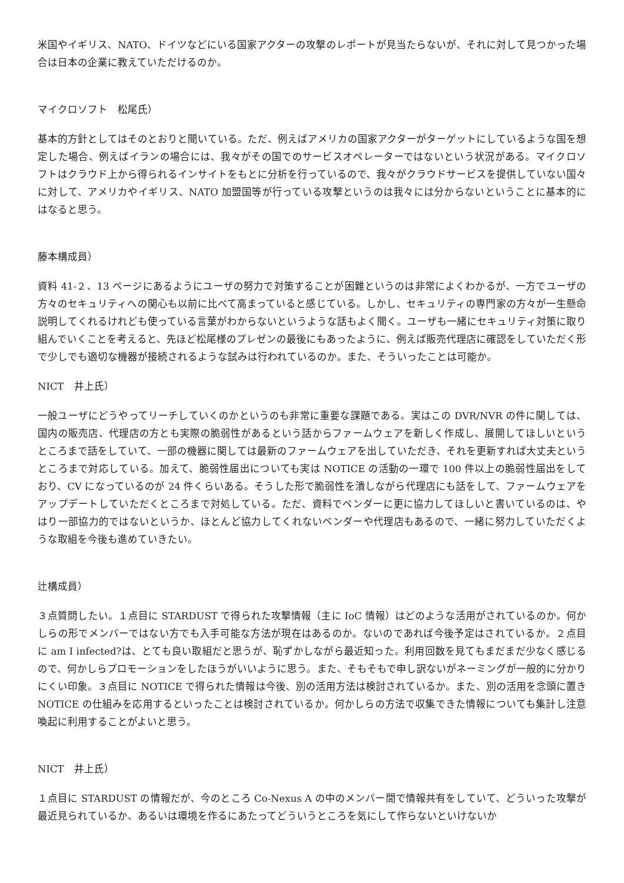米国やイギリス、NATO、ドイツなどにいる国家アクターの攻撃のレポートが見当たらないが、それに対して見つかった場合は日本の企業に教えていただけるのか。
マイクロソフト　松尾氏）
基本的方針としてはそのとおりと聞いている。ただ、例えばアメリカの国家アクターがターゲットにしているような国を想定した場合、例えばイランの場合には、我々がその国でのサービスオペレーターではないという状況がある。マイクロソフトはクラウド上から得られるインサイトをもとに分析を行っているので、我々がクラウドサービスを提供していない国々に対して、アメリカやイギリス、NATO 加盟国等が行っている攻撃というのは我々には分からないということに基本的にはなると思う。
藤本構成員）
資料 41-２、13 ページにあるようにユーザの努力で対策することが困難というのは非常によくわかるが、一方でユーザの方々のセキュリティへの関心も以前に比べて高まっていると感じている。しかし、セキュリティの専門家の方々が一生懸命説明してくれるけれども使っている言葉がわからないというような話もよく聞く。ユーザも一緒にセキュリティ対策に取り組んでいくことを考えると、先ほど松尾様のプレゼンの最後にもあったように、例えば販売代理店に確認をしていただく形で少しでも適切な機器が接続されるような試みは行われているのか。また、そういったことは可能か。
NICT　井上氏）
一般ユーザにどうやってリーチしていくのかというのも非常に重要な課題である。実はこの DVR/NVR の件に関しては、国内の販売店、代理店の方とも実際の脆弱性があるという話からファームウェアを新しく作成し、展開してほしいというところまで話をしていて、一部の機器に関しては最新のファームウェアを出していただき、それを更新すれば大丈夫というところまで対応している。加えて、脆弱性届出についても実は NOTICE の活動の一環で 100 件以上の脆弱性届出をしており、CV になっているのが 24 件くらいある。そうした形で脆弱性を潰しながら代理店にも話をして、ファームウェアをアップデートしていただくところまで対処している。ただ、資料でベンダーに更に協力してほしいと書いているのは、やはり一部協力的ではないというか、ほとんど協力してくれないベンダーや代理店もあるので、一緒に努力していただくような取組を今後も進めていきたい。
辻構成員）
３点質問したい。１点目に STARDUST で得られた攻撃情報（主に IoC 情報）はどのような活用がされているのか。何かしらの形でメンバーではない方でも入手可能な方法が現在はあるのか。ないのであれば今後予定はされているか。２点目に am I infected?は、とても良い取組だと思うが、恥ずかしながら最近知った。利用回数を見てもまだまだ少なく感じるので、何かしらプロモーションをしたほうがいいように思う。また、そもそもで申し訳ないがネーミングが一般的に分かりにくい印象。３点目に NOTICE で得られた情報は今後、別の活用方法は検討されているか。また、別の活用を念頭に置き NOTICE の仕組みを応用するといったことは検討されているか。何かしらの方法で収集できた情報についても集計し注意喚起に利用することがよいと思う。
NICT　井上氏）
１点目に STARDUST の情報だが、今のところ Co-Nexus A の中のメンバー間で情報共有をしていて、どういった攻撃が最近見られているか、あるいは環境を作るにあたってどういうところを気にして作らないといけないか